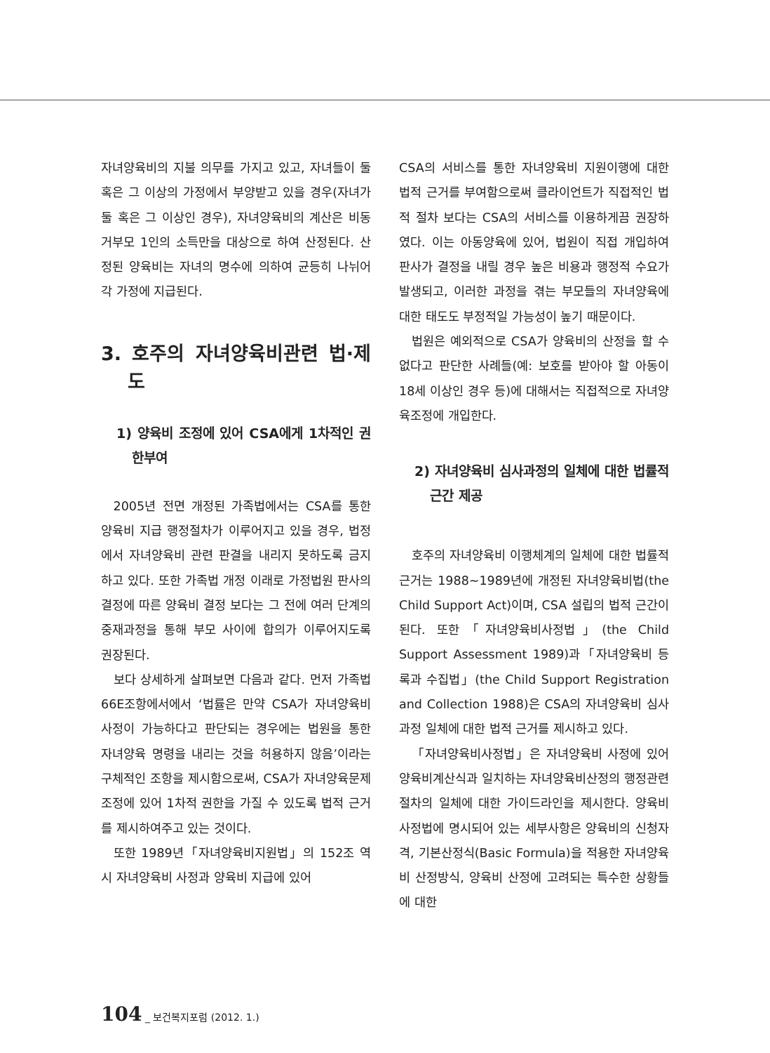자녀양육비의 지불 의무를 가지고 있고, 자녀들이 둘 혹은 그 이상의 가정에서 부양받고 있을 경우(자녀가 둘 혹은 그 이상인 경우), 자녀양육비의 계산은 비동거부모 1인의 소득만을 대상으로 하여 산정된다. 산정된 양육비는 자녀의 명수에 의하여 균등히 나뉘어 각 가정에 지급된다.
3. 호주의 자녀양육비관련 법·제도
1) 양육비 조정에 있어 CSA에게 1차적인 권한부여
2005년 전면 개정된 가족법에서는 CSA를 통한 양육비 지급 행정절차가 이루어지고 있을 경우, 법정에서 자녀양육비 관련 판결을 내리지 못하도록 금지하고 있다. 또한 가족법 개정 이래로 가정법원 판사의 결정에 따른 양육비 결정 보다는 그 전에 여러 단계의 중재과정을 통해 부모 사이에 합의가 이루어지도록 권장된다.
보다 상세하게 살펴보면 다음과 같다. 먼저 가족법 66E조항에서에서 ‘법률은 만약 CSA가 자녀양육비 사정이 가능하다고 판단되는 경우에는 법원을 통한 자녀양육 명령을 내리는 것을 허용하지 않음’이라는 구체적인 조항을 제시함으로써, CSA가 자녀양육문제 조정에 있어 1차적 권한을 가질 수 있도록 법적 근거를 제시하여주고 있는 것이다.
또한 1989년「자녀양육비지원법」의 152조 역시 자녀양육비 사정과 양육비 지급에 있어
CSA의 서비스를 통한 자녀양육비 지원이행에 대한 법적 근거를 부여함으로써 클라이언트가 직접적인 법적 절차 보다는 CSA의 서비스를 이용하게끔 권장하였다. 이는 아동양육에 있어, 법원이 직접 개입하여 판사가 결정을 내릴 경우 높은 비용과 행정적 수요가 발생되고, 이러한 과정을 겪는 부모들의 자녀양육에 대한 태도도 부정적일 가능성이 높기 때문이다.
법원은 예외적으로 CSA가 양육비의 산정을 할 수 없다고 판단한 사례들(예: 보호를 받아야 할 아동이 18세 이상인 경우 등)에 대해서는 직접적으로 자녀양육조정에 개입한다.
2) 자녀양육비 심사과정의 일체에 대한 법률적 근간 제공
호주의 자녀양육비 이행체계의 일체에 대한 법률적 근거는 1988~1989년에 개정된 자녀양육비법(the Child Support Act)이며, CSA 설립의 법적 근간이 된다. 또한「자녀양육비사정법」(the Child Support Assessment 1989)과「자녀양육비 등록과 수집법」(the Child Support Registration and Collection 1988)은 CSA의 자녀양육비 심사과정 일체에 대한 법적 근거를 제시하고 있다.
「자녀양육비사정법」은 자녀양육비 사정에 있어 양육비계산식과 일치하는 자녀양육비산정의 행정관련 절차의 일체에 대한 가이드라인을 제시한다. 양육비 사정법에 명시되어 있는 세부사항은 양육비의 신청자격, 기본산정식(Basic Formula)을 적용한 자녀양육비 산정방식, 양육비 산정에 고려되는 특수한 상황들에 대한
104 _ 보건복지포럼 (2012. 1.)